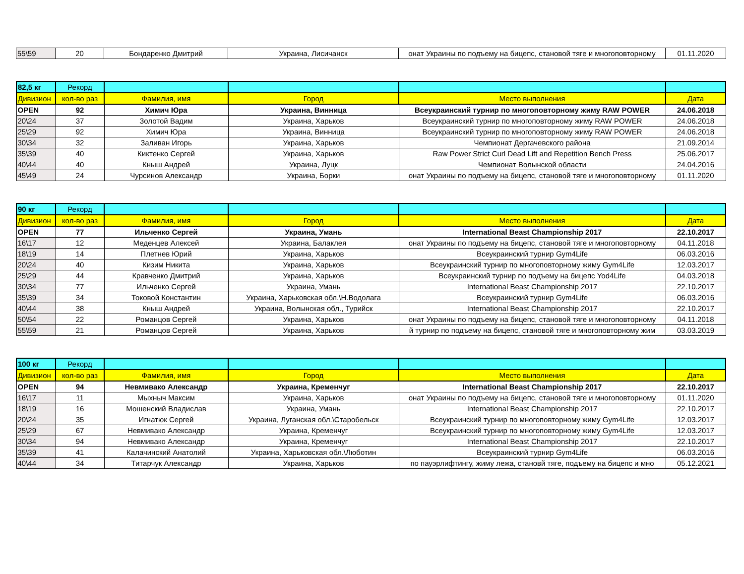| 55\59 | 20 | Бондаренко Дмитрий | Украина, Лисичанск | онат Украины по подъему на бицепс, становой тяге и многоповторному | 01.11.2020 |
| 82,5 кг | Рекорд | | | | |
| Дивизион | кол-во раз | Фамилия, имя | Город | Место выполнения | Дата |
| OPEN | 92 | Химич Юра | Украина, Винница | Всеукраинский турнир по многоповторному жиму RAW POWER | 24.06.2018 |
| 20\24 | 37 | Золотой Вадим | Украина, Харьков | Всеукраинский турнир по многоповторному жиму RAW POWER | 24.06.2018 |
| 25\29 | 92 | Химич Юра | Украина, Винница | Всеукраинский турнир по многоповторному жиму RAW POWER | 24.06.2018 |
| 30\34 | 32 | Заливан Игорь | Украина, Харьков | Чемпионат Дергачевского района | 21.09.2014 |
| 35\39 | 40 | Киктенко Сергей | Украина, Харьков | Raw Power Strict Curl Dead Lift and Repetition Bench Press | 25.06.2017 |
| 40\44 | 40 | Кныш Андрей | Украина, Луцк | Чемпионат Волынской области | 24.04.2016 |
| 45\49 | 24 | Чурсинов Александр | Украина, Борки | онат Украины по подъему на бицепс, становой тяге и многоповторному | 01.11.2020 |
| 90 кг | Рекорд | | | | |
| Дивизион | кол-во раз | Фамилия, имя | Город | Место выполнения | Дата |
| OPEN | 77 | Ильченко Сергей | Украина, Умань | International Beast Championship 2017 | 22.10.2017 |
| 16\17 | 12 | Меденцев Алексей | Украина, Балаклея | онат Украины по подъему на бицепс, становой тяге и многоповторному | 04.11.2018 |
| 18\19 | 14 | Плетнев Юрий | Украина, Харьков | Всеукраинский турнир Gym4Life | 06.03.2016 |
| 20\24 | 40 | Кизим Никита | Украина, Харьков | Всеукраинский турнир по многоповторному жиму Gym4Life | 12.03.2017 |
| 25\29 | 44 | Кравченко Дмитрий | Украина, Харьков | Всеукраинский турнир по подъему на бицепс Yod4Life | 04.03.2018 |
| 30\34 | 77 | Ильченко Сергей | Украина, Умань | International Beast Championship 2017 | 22.10.2017 |
| 35\39 | 34 | Токовой Константин | Украина, Харьковская обл.\Н.Водолага | Всеукраинский турнир Gym4Life | 06.03.2016 |
| 40\44 | 38 | Кныш Андрей | Украина, Волынская обл., Турийск | International Beast Championship 2017 | 22.10.2017 |
| 50\54 | 22 | Романцов Сергей | Украина, Харьков | онат Украины по подъему на бицепс, становой тяге и многоповторному | 04.11.2018 |
| 55\59 | 21 | Романцов Сергей | Украина, Харьков | й турнир по подъему на бицепс, становой тяге и многоповторному жим | 03.03.2019 |
| 100 кг | Рекорд | | | | |
| Дивизион | кол-во раз | Фамилия, имя | Город | Место выполнения | Дата |
| OPEN | 94 | Невмивако Александр | Украина, Кременчуг | International Beast Championship 2017 | 22.10.2017 |
| 16\17 | 11 | Мыхныч Максим | Украина, Харьков | онат Украины по подъему на бицепс, становой тяге и многоповторному | 01.11.2020 |
| 18\19 | 16 | Мошенский Владислав | Украина, Умань | International Beast Championship 2017 | 22.10.2017 |
| 20\24 | 35 | Игнатюк Сергей | Украина, Луганская обл.\Старобельск | Всеукраинский турнир по многоповторному жиму Gym4Life | 12.03.2017 |
| 25\29 | 67 | Невмивако Александр | Украина, Кременчуг | Всеукраинский турнир по многоповторному жиму Gym4Life | 12.03.2017 |
| 30\34 | 94 | Невмивако Александр | Украина, Кременчуг | International Beast Championship 2017 | 22.10.2017 |
| 35\39 | 41 | Калачинский Анатолий | Украина, Харьковская обл.\Люботин | Всеукраинский турнир Gym4Life | 06.03.2016 |
| 40\44 | 34 | Титарчук Александр | Украина, Харьков | по пауэрлифтингу, жиму лежа, становй тяге, подъему на бицепс и мно | 05.12.2021 |